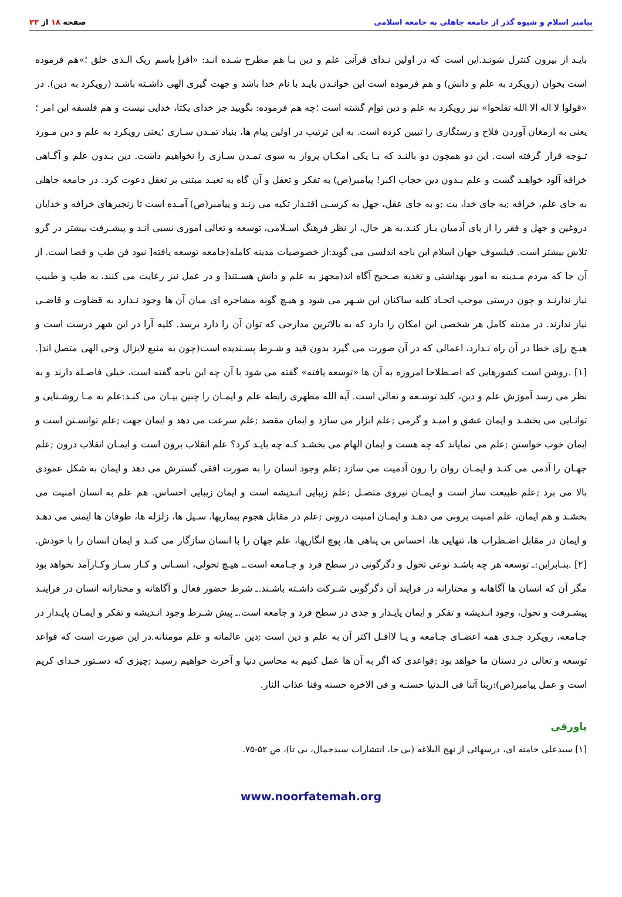پیامبر اسلام و شیوه گذر از جامعه جاهلی به جامعه اسلامی
صفحه ۱۸ از ۲۳
بایـد از بیرون کنترل شونـد.این است که در اولین نـدای قرآنی علم و دین بـا هم مطرح شـده انـد: «اقرإ باسم ربک الـذی خلق ؛»هم فرموده است بخوان (رویکرد به علم و دانش) و هم فرموده است این خوانـدن بایـد با نام خدا باشد و جهت گیری الهی داشـته باشـد (رویکرد به دین). در «قولوا لا اله الا الله تفلحوا» نیز رویکرد به علم و دین توإم گشته است ؛چه هم فرموده: بگویید جز خدای یکتا، خدایی نیست و هم فلسفه این امر ؛یعنی به ارمغان آوردن فلاح و رستگاری را تبیین کرده است. به این ترتیب در اولین پیام ها، بنیاد تمـدن سـازی ؛یعنی رویکرد به علم و دین مـورد تـوجه قرار گرفته است. این دو همچون دو بالنـد که بـا یکی امکـان پرواز به سوی تمـدن سـازی را نخواهیم داشت. دین بـدون علم و آگـاهی خرافه آلود خواهـد گشت و علم بـدون دین حجاب اکبر! پیامبر(ص) به تفکر و تعقل و آن گاه به تعبـد مبتنی بر تعقل دعوت کرد. در جامعه جاهلی به جای علم، خرافه ;به جای خدا، بت ;و به جای عقل، جهل به کرسـی اقتـدار تکیه می زنـد و پیامبر(ص) آمـده است تا زنجیرهای خرافه و خدایان دروغین و جهل و فقر را از پای آدمیان بـاز کنـد.به هر حال، از نظر فرهنگ اسـلامی، توسعه و تعالی اموری نسبی انـد و پیشـرفت بیشتر در گرو تلاش بیشتر است. فیلسوف جهان اسلام ابن باجه اندلسی می گوید:از خصوصیات مدینه کامله(جامعه توسعه یافته[ نبود فن طب و قضا است. از آن جا که مردم مـدینه به امور بهداشتی و تغذیه صـحیح آگاه اند(مجهز به علم و دانش هسـتند[ و در عمل نیز رعایت می کنند، به طب و طبیب نیاز ندارنـد و چون درستی موجب اتحـاد کلیه ساکنان این شـهر می شود و هیـچ گونه مشاجره ای میان آن ها وجود نـدارد به قضاوت و قاضـی نیاز ندارند. در مدینه کامل هر شخصی این امکان را دارد که به بالاترین مدارجی که توان آن را دارد برسد. کلیه آرا در این شهر درست است و هیـچ رإی خطا در آن راه نـدارد، اعمالی که در آن صورت می گیرد بدون قید و شـرط پسـندیده است(چون به منبع لایزال وحی الهی متصل اند[. [۱] .روشن است کشورهایی که اصـطلاحا امروزه به آن ها «توسعه یافته» گفته می شود با آن چه ابن باجه گفته است، خیلی فاصـله دارند و به نظر می رسد آموزش علم و دین، کلید توسـعه و تعالی است. آیه الله مطهری رابطه علم و ایمـان را چنین بیـان می کنـد:علم به مـا روشـنایی و توانـایی می بخشـد و ایمان عشق و امیـد و گرمی ;علم ابزار می سازد و ایمان مقصد ;علم سرعت می دهد و ایمان جهت ;علم توانسـتن است و ایمان خوب خواستن ;علم می نمایاند که چه هست و ایمان الهام می بخشـد کـه چه بایـد کرد؟ علم انقلاب برون است و ایمـان انقلاب درون ;علم جهـان را آدمی می کنـد و ایمـان روان را رون آدمیت می سازد ;علم وجود انسان را به صورت افقی گسترش می دهد و ایمان به شکل عمودی بالا می برد ;علم طبیعت ساز است و ایمـان نیروی متصـل ;علم زیبایی انـدیشه است و ایمان زیبایی احساس. هم علم به انسان امنیت می بخشـد و هم ایمان، علم امنیت برونی می دهـد و ایمـان امنیت درونی ;علم در مقابل هجوم بیماریها، سـیل ها، زلزله ها، طوفان ها ایمنی می دهـد و ایمان در مقابل اضـطراب ها، تنهایی ها، احساس بی پناهی ها، پوچ انگاریها، علم جهان را با انسان سازگار می کنـد و ایمان انسان را با خودش. [۲] .بنـابراین:ـ توسعه هر چه باشـد نوعی تحول و دگرگونی در سطح فرد و جـامعه است.ـ هیـچ تحولی، انسـانی و کـار سـاز وکـارآمد نخواهد بود مگر آن که انسان ها آگاهانه و مختارانه در فرایند آن دگرگونی شـرکت داشـته باشـند.ـ شرط حضور فعال و آگاهانه و مختارانه انسان در فراینـد پیشـرفت و تحول، وجود انـدیشه و تفکر و ایمان پایـدار و جدی در سطح فرد و جامعه است.ـ پیش شـرط وجود انـدیشه و تفکر و ایمـان پایـدار در جـامعه، رویکرد جـدی همه اعضـای جـامعه و یـا لااقـل اکثر آن به علم و دین است ;دین عالمانه و علم مومنانه.در این صورت است که قواعد توسعه و تعالی در دستان ما خواهد بود ;قواعدی که اگر به آن ها عمل کنیم به محاسن دنیا و آخرت خواهیم رسیـد ;چیزی که دسـتور خـدای کریم است و عمل پیامبر(ص):ربنا آتنا فی الـدنیا حسنـه و فی الاخره حسنه وقنا عذاب النار.
پاورقی
[۱] سیدعلی خامنه ای، درسهائی از نهج البلاغه (بی جا، انتشارات سیدجمال، بی تا)، ص ۵۲-۷۵.
www.noorfatemah.org